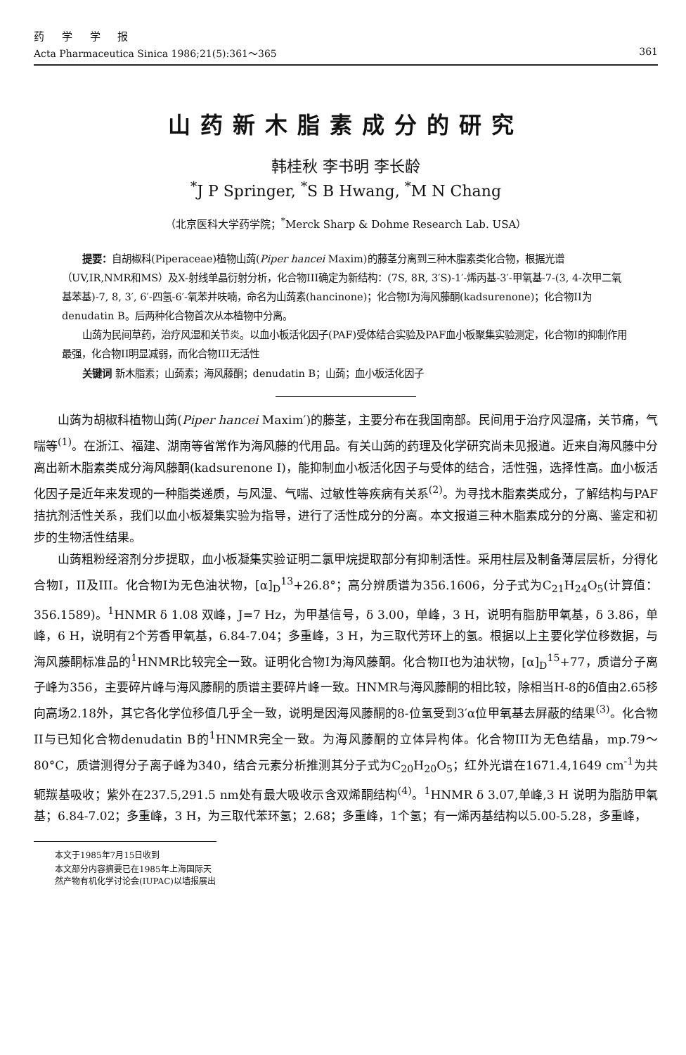药 学 学 报
Acta Pharmaceutica Sinica 1986;21(5):361～365 361
山药新木脂素成分的研究
韩桂秋 李书明 李长龄
<sup>*</sup> J P Springer, <sup>*</sup>S B Hwang, <sup>*</sup>M N Chang
（北京医科大学药学院；<sup>*</sup>Merck Sharp & Dohme Research Lab. USA）
提要：自胡椒科(Piperaceae)植物山蒟(Piper hancei Maxim)的藤茎分离到三种木脂素类化合物，根据光谱（UV,IR,NMR和MS）及X-射线单晶衍射分析，化合物III确定为新结构：(7S, 8R, 3′S)-1′-烯丙基-3′-甲氧基-7-(3, 4-次甲二氧基苯基)-7, 8, 3′, 6′-四氢-6′-氧苯并呋喃，命名为山蒟素(hancinone)；化合物I为海风藤酮(kadsurenone)；化合物II为denudatin B。后两种化合物首次从本植物中分离。
山蒟为民间草药，治疗风湿和关节炎。以血小板活化因子(PAF)受体结合实验及PAF血小板聚集实验测定，化合物I的抑制作用最强，化合物II明显减弱，而化合物III无活性
关键词 新木脂素；山蒟素；海风藤酮；denudatin B；山蒟；血小板活化因子
山蒟为胡椒科植物山蒟(Piper hancei Maxim′)的藤茎，主要分布在我国南部。民间用于治疗风湿痛，关节痛，气喘等<sup>(1)</sup>。在浙江、福建、湖南等省常作为海风藤的代用品。有关山蒟的药理及化学研究尚未见报道。近来自海风藤中分离出新木脂素类成分海风藤酮(kadsurenone I)，能抑制血小板活化因子与受体的结合，活性强，选择性高。血小板活化因子是近年来发现的一种脂类递质，与风湿、气喘、过敏性等疾病有关系<sup>(2)</sup>。为寻找木脂素类成分，了解结构与PAF拮抗剂活性关系，我们以血小板凝集实验为指导，进行了活性成分的分离。本文报道三种木脂素成分的分离、鉴定和初步的生物活性结果。
山蒟粗粉经溶剂分步提取，血小板凝集实验证明二氯甲烷提取部分有抑制活性。采用柱层及制备薄层层析，分得化合物I，II及III。化合物I为无色油状物，[α]<sub>D</sub><sup>13</sup>+26.8°；高分辨质谱为356.1606，分子式为C<sub>21</sub>H<sub>24</sub>O<sub>5</sub>(计算值：356.1589)。<sup>1</sup>HNMR δ 1.08 双峰，J=7 Hz，为甲基信号，δ 3.00，单峰，3 H，说明有脂肪甲氧基，δ 3.86，单峰，6 H，说明有2个芳香甲氧基，6.84-7.04；多重峰，3 H，为三取代芳环上的氢。根据以上主要化学位移数据，与海风藤酮标准品的<sup>1</sup>HNMR比较完全一致。证明化合物I为海风藤酮。化合物II也为油状物，[α]<sub>D</sub><sup>15</sup>+77，质谱分子离子峰为356，主要碎片峰与海风藤酮的质谱主要碎片峰一致。HNMR与海风藤酮的相比较，除相当H-8的δ值由2.65移向高场2.18外，其它各化学位移值几乎全一致，说明是因海风藤酮的8-位氢受到3′α位甲氧基去屏蔽的结果<sup>(3)</sup>。化合物II与已知化合物denudatin B的<sup>1</sup>HNMR完全一致。为海风藤酮的立体异构体。化合物III为无色结晶，mp.79～80°C，质谱测得分子离子峰为340，结合元素分析推测其分子式为C<sub>20</sub>H<sub>20</sub>O<sub>5</sub>；红外光谱在1671.4,1649 cm<sup>-1</sup>为共轭羰基吸收；紫外在237.5,291.5 nm处有最大吸收示含双烯酮结构<sup>(4)</sup>。<sup>1</sup>HNMR δ 3.07,单峰,3 H 说明为脂肪甲氧基；6.84-7.02；多重峰，3 H，为三取代苯环氢；2.68；多重峰，1个氢；有一烯丙基结构以5.00-5.28，多重峰，
本文于1985年7月15日收到
本文部分内容摘要已在1985年上海国际天然产物有机化学讨论会(IUPAC)以墙报展出